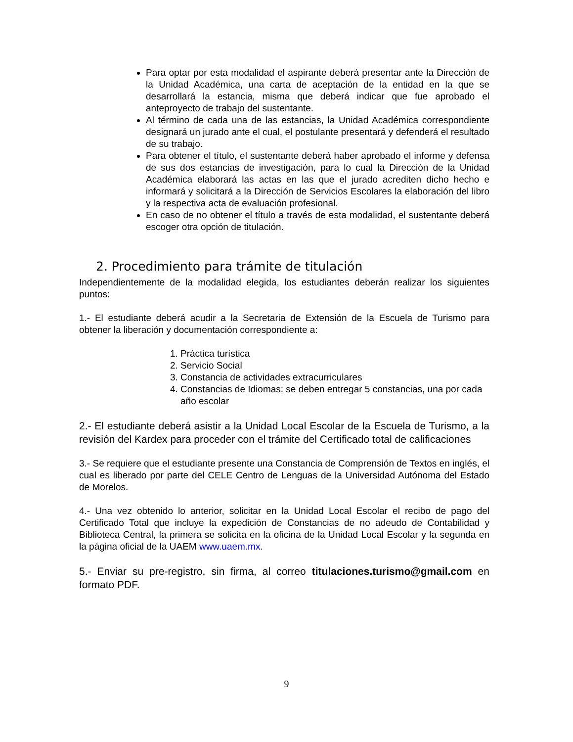Para optar por esta modalidad el aspirante deberá presentar ante la Dirección de la Unidad Académica, una carta de aceptación de la entidad en la que se desarrollará la estancia, misma que deberá indicar que fue aprobado el anteproyecto de trabajo del sustentante.
Al término de cada una de las estancias, la Unidad Académica correspondiente designará un jurado ante el cual, el postulante presentará y defenderá el resultado de su trabajo.
Para obtener el título, el sustentante deberá haber aprobado el informe y defensa de sus dos estancias de investigación, para lo cual la Dirección de la Unidad Académica elaborará las actas en las que el jurado acrediten dicho hecho e informará y solicitará a la Dirección de Servicios Escolares la elaboración del libro y la respectiva acta de evaluación profesional.
En caso de no obtener el título a través de esta modalidad, el sustentante deberá escoger otra opción de titulación.
2. Procedimiento para trámite de titulación
Independientemente de la modalidad elegida, los estudiantes deberán realizar los siguientes puntos:
1.- El estudiante deberá acudir a la Secretaria de Extensión de la Escuela de Turismo para obtener la liberación y documentación correspondiente a:
1. Práctica turística
2. Servicio Social
3. Constancia de actividades extracurriculares
4. Constancias de Idiomas: se deben entregar 5 constancias, una por cada año escolar
2.- El estudiante deberá asistir a la Unidad Local Escolar de la Escuela de Turismo, a la revisión del Kardex para proceder con el trámite del Certificado total de calificaciones
3.- Se requiere que el estudiante presente una Constancia de Comprensión de Textos en inglés, el cual es liberado por parte del CELE Centro de Lenguas de la Universidad Autónoma del Estado de Morelos.
4.- Una vez obtenido lo anterior, solicitar en la Unidad Local Escolar el recibo de pago del Certificado Total que incluye la expedición de Constancias de no adeudo de Contabilidad y Biblioteca Central, la primera se solicita en la oficina de la Unidad Local Escolar y la segunda en la página oficial de la UAEM www.uaem.mx.
5.- Enviar su pre-registro, sin firma, al correo titulaciones.turismo@gmail.com en formato PDF.
9